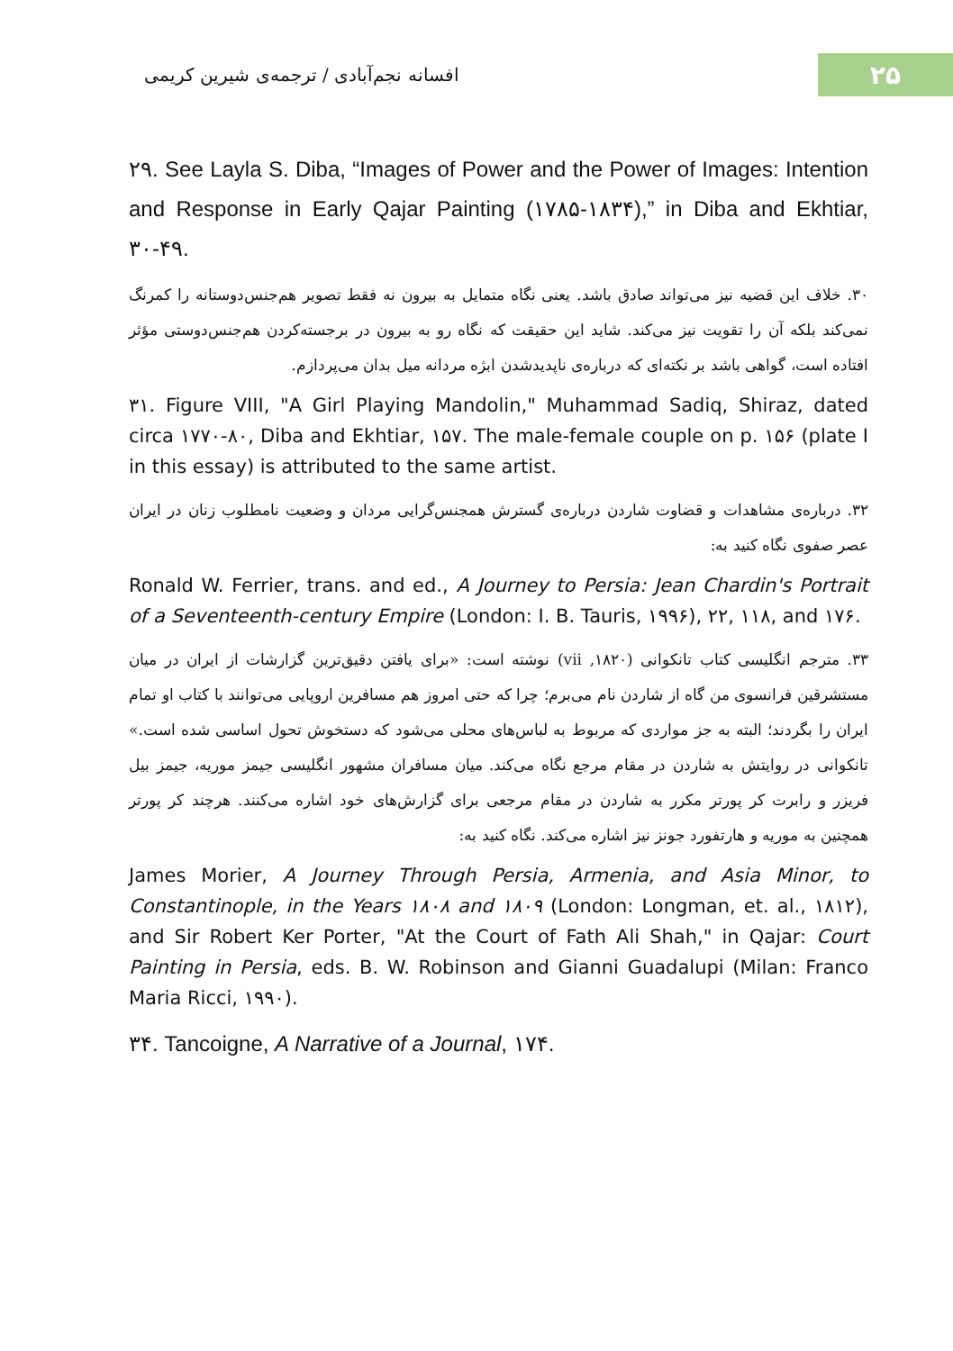افسانه نجم‌آبادی / ترجمه‌ی شیرین کریمی
۲۵
۲۹. See Layla S. Diba, “Images of Power and the Power of Images: Intention and Response in Early Qajar Painting (۱۷۸۵-۱۸۳۴),” in Diba and Ekhtiar, ۳۰-۴۹.
۳۰. خلاف این قضیه نیز می‌تواند صادق باشد. یعنی نگاه متمایل به بیرون نه فقط تصویر هم‌جنس‌دوستانه را کمرنگ نمی‌کند بلکه آن را تقویت نیز می‌کند. شاید این حقیقت که نگاه رو به بیرون در برجسته‌کردن هم‌جنس‌دوستی مؤثر افتاده است، گواهی باشد بر نکته‌ای که درباره‌ی ناپدیدشدن ابژه مردانه میل بدان می‌پردازم.
۳۱. Figure VIII, "A Girl Playing Mandolin," Muhammad Sadiq, Shiraz, dated circa ۱۷۷۰-۸۰, Diba and Ekhtiar, ۱۵۷. The male-female couple on p. ۱۵۶ (plate I in this essay) is attributed to the same artist.
۳۲. درباره‌ی مشاهدات و قضاوت شاردن درباره‌ی گسترش همجنس‌گرایی مردان و وضعیت نامطلوب زنان در ایران عصر صفوی نگاه کنید به:
Ronald W. Ferrier, trans. and ed., A Journey to Persia: Jean Chardin's Portrait of a Seventeenth-century Empire (London: I. B. Tauris, ۱۹۹۶), ۲۲, ۱۱۸, and ۱۷۶.
۳۳. مترجم انگلیسی کتاب تانکوانی (vii ,۱۸۲۰) نوشته است: «برای یافتن دقیق‌ترین گزارشات از ایران در میان مستشرقین فرانسوی من گاه از شاردن نام می‌برم؛ چرا که حتی امروز هم مسافرین اروپایی می‌توانند با کتاب او تمام ایران را بگردند؛ البته به جز مواردی که مربوط به لباس‌های محلی می‌شود که دستخوش تحول اساسی شده است.» تانکوانی در روایتش به شاردن در مقام مرجع نگاه می‌کند. میان مسافران مشهور انگلیسی جیمز موریه، جیمز بیل فریزر و رابرت کر پورتر مکرر به شاردن در مقام مرجعی برای گزارش‌های خود اشاره می‌کنند. هرچند کر پورتر همچنین به موریه و هارتفورد جونز نیز اشاره می‌کند. نگاه کنید به:
James Morier, A Journey Through Persia, Armenia, and Asia Minor, to Constantinople, in the Years ۱۸۰۸ and ۱۸۰۹ (London: Longman, et. al., ۱۸۱۲), and Sir Robert Ker Porter, "At the Court of Fath Ali Shah," in Qajar: Court Painting in Persia, eds. B. W. Robinson and Gianni Guadalupi (Milan: Franco Maria Ricci, ۱۹۹۰).
۳۴. Tancoigne, A Narrative of a Journal, ۱۷۴.